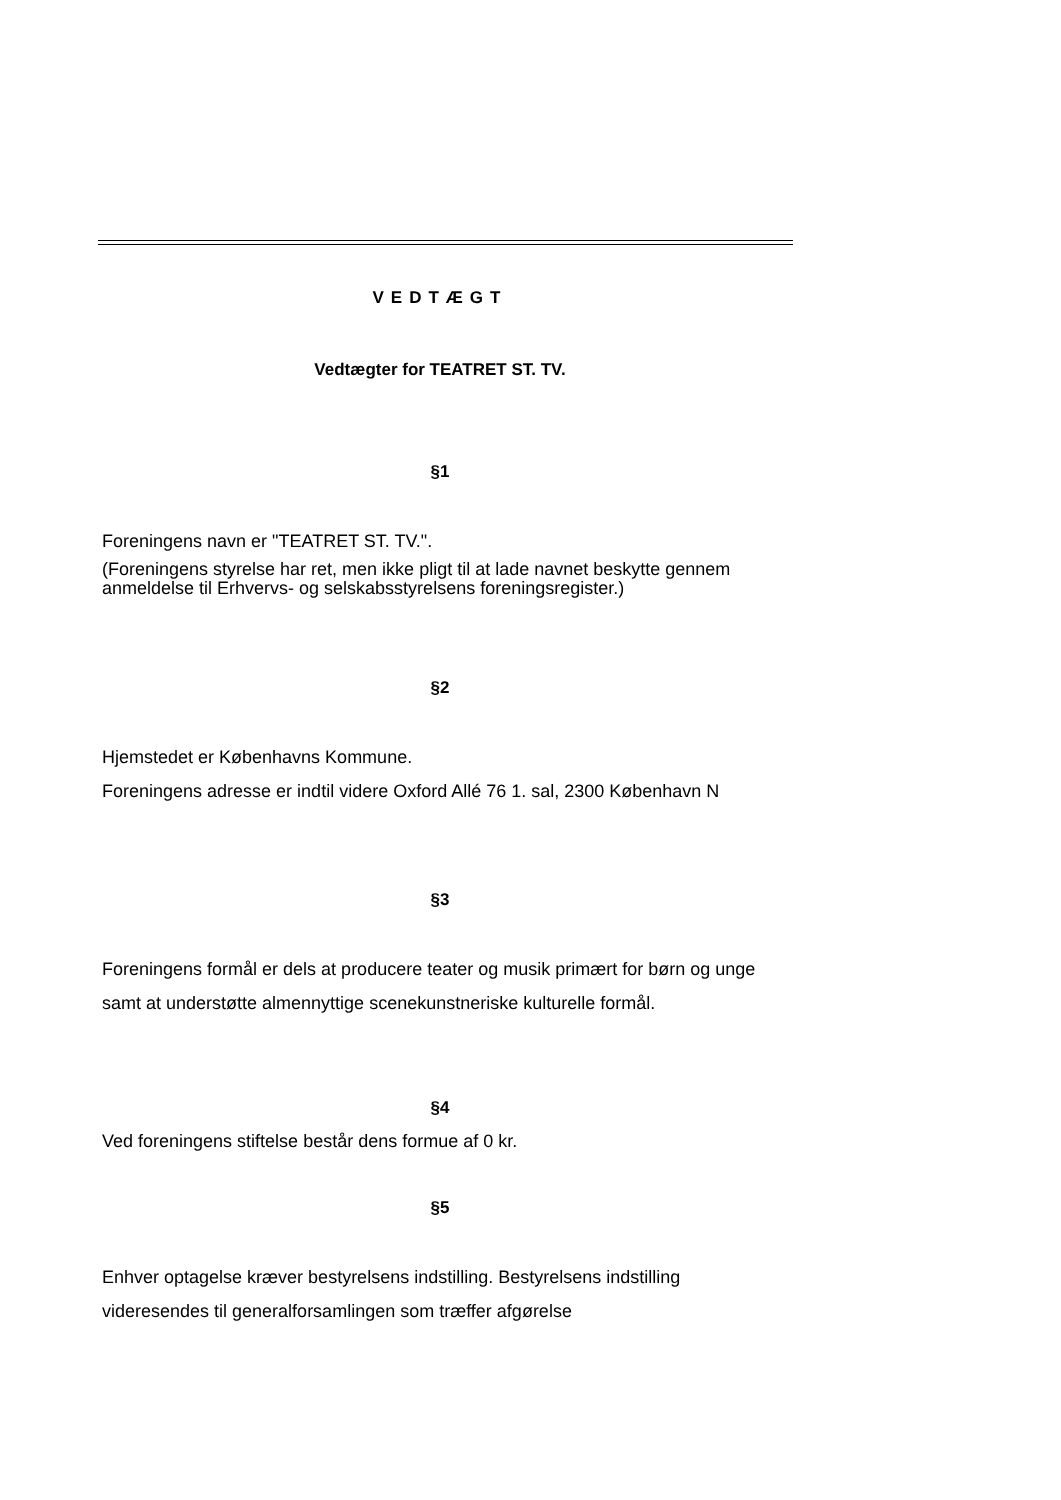VEDTÆGT
Vedtægter for TEATRET ST. TV.
§1
Foreningens navn er "TEATRET ST. TV.".
(Foreningens styrelse har ret, men ikke pligt til at lade navnet beskytte gennem anmeldelse til Erhvervs- og selskabsstyrelsens foreningsregister.)
§2
Hjemstedet er Københavns Kommune.
Foreningens adresse er indtil videre Oxford Allé 76 1. sal, 2300 København N
§3
Foreningens formål er dels at producere teater og musik primært for børn og unge samt at understøtte almennyttige scenekunstneriske kulturelle formål.
§4
Ved foreningens stiftelse består dens formue af 0 kr.
§5
Enhver optagelse kræver bestyrelsens indstilling. Bestyrelsens indstilling videresendes til generalforsamlingen som træffer afgørelse